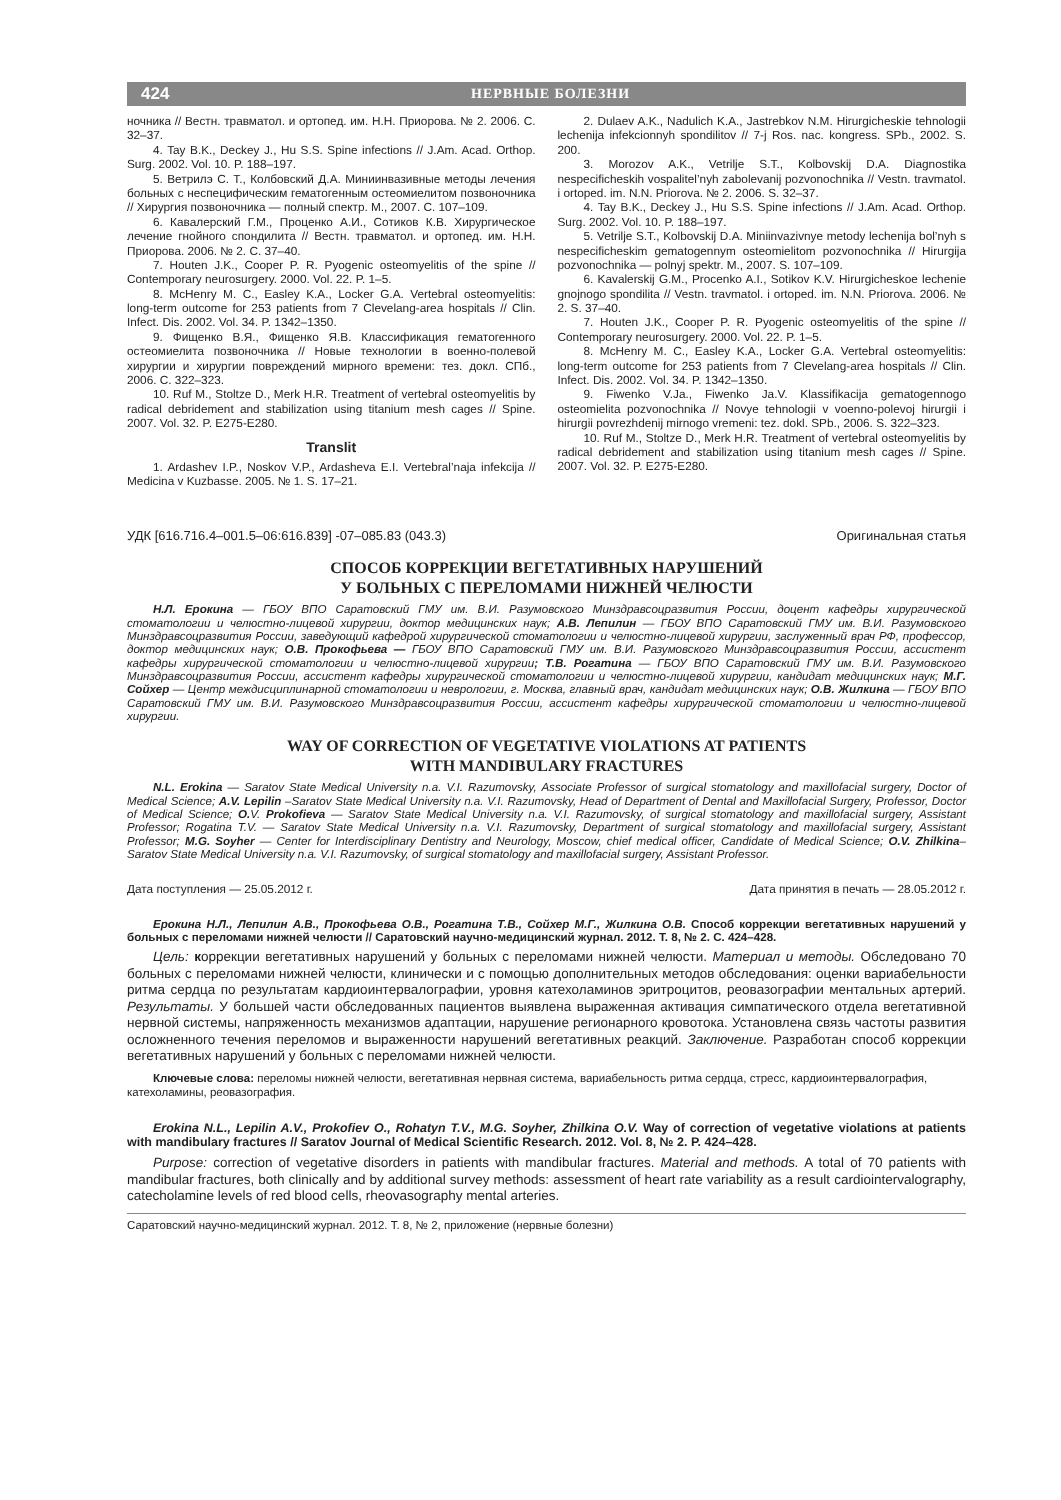424 НЕРВНЫЕ БОЛЕЗНИ
ночника // Вестн. травматол. и ортопед. им. Н.Н. Приорова. № 2. 2006. С. 32–37.
4. Tay B.K., Deckey J., Hu S.S. Spine infections // J.Am. Acad. Orthop. Surg. 2002. Vol. 10. P. 188–197.
5. Ветрилэ С. Т., Колбовский Д.А. Миниинвазивные методы лечения больных с неспецифическим гематогенным остеомиелитом позвоночника // Хирургия позвоночника — полный спектр. М., 2007. С. 107–109.
6. Кавалерский Г.М., Проценко А.И., Сотиков К.В. Хирургическое лечение гнойного спондилита // Вестн. травматол. и ортопед. им. Н.Н. Приорова. 2006. № 2. С. 37–40.
7. Houten J.K., Cooper P. R. Pyogenic osteomyelitis of the spine // Contemporary neurosurgery. 2000. Vol. 22. P. 1–5.
8. McHenry M. C., Easley K.A., Locker G.A. Vertebral osteomyelitis: long-term outcome for 253 patients from 7 Clevelang-area hospitals // Clin. Infect. Dis. 2002. Vol. 34. P. 1342–1350.
9. Фищенко В.Я., Фищенко Я.В. Классификация гематогенного остеомиелита позвоночника // Новые технологии в военно-полевой хирургии и хирургии повреждений мирного времени: тез. докл. СПб., 2006. С. 322–323.
10. Ruf M., Stoltze D., Merk H.R. Treatment of vertebral osteomyelitis by radical debridement and stabilization using titanium mesh cages // Spine. 2007. Vol. 32. P. E275-E280.
Translit
1. Ardashev I.P., Noskov V.P., Ardasheva E.I. Vertebral’naja infekcija // Medicina v Kuzbasse. 2005. № 1. S. 17–21.
2. Dulaev A.K., Nadulich K.A., Jastrebkov N.M. Hirurgicheskie tehnologii lechenija infekcionnyh spondilitov // 7-j Ros. nac. kongress. SPb., 2002. S. 200.
3. Morozov A.K., Vetrilje S.T., Kolbovskij D.A. Diagnostika nespecificheskih vospalitel’nyh zabolevanij pozvonochnika // Vestn. travmatol. i ortoped. im. N.N. Priorova. № 2. 2006. S. 32–37.
4. Tay B.K., Deckey J., Hu S.S. Spine infections // J.Am. Acad. Orthop. Surg. 2002. Vol. 10. P. 188–197.
5. Vetrilje S.T., Kolbovskij D.A. Miniinvazivnye metody lechenija bol’nyh s nespecificheskim gematogennym osteomielitom pozvonochnika // Hirurgija pozvonochnika — polnyj spektr. M., 2007. S. 107–109.
6. Kavalerskij G.M., Procenko A.I., Sotikov K.V. Hirurgicheskoe lechenie gnojnogo spondilita // Vestn. travmatol. i ortoped. im. N.N. Priorova. 2006. № 2. S. 37–40.
7. Houten J.K., Cooper P. R. Pyogenic osteomyelitis of the spine // Contemporary neurosurgery. 2000. Vol. 22. P. 1–5.
8. McHenry M. C., Easley K.A., Locker G.A. Vertebral osteomyelitis: long-term outcome for 253 patients from 7 Clevelang-area hospitals // Clin. Infect. Dis. 2002. Vol. 34. P. 1342–1350.
9. Fiwenko V.Ja., Fiwenko Ja.V. Klassifikacija gematogennogo osteomielita pozvonochnika // Novye tehnologii v voenno-polevoj hirurgii i hirurgii povrezhdenij mirnogo vremeni: tez. dokl. SPb., 2006. S. 322–323.
10. Ruf M., Stoltze D., Merk H.R. Treatment of vertebral osteomyelitis by radical debridement and stabilization using titanium mesh cages // Spine. 2007. Vol. 32. P. E275-E280.
УДК [616.716.4–001.5–06:616.839] -07–085.83 (043.3) Оригинальная статья
СПОСОБ КОРРЕКЦИИ ВЕГЕТАТИВНЫХ НАРУШЕНИЙ
У БОЛЬНЫХ С ПЕРЕЛОМАМИ НИЖНЕЙ ЧЕЛЮСТИ
Н.Л. Ерокина — ГБОУ ВПО Саратовский ГМУ им. В.И. Разумовского Минздравсоцразвития России, доцент кафедры хирургической стоматологии и челюстно-лицевой хирургии, доктор медицинских наук; А.В. Лепилин — ГБОУ ВПО Саратовский ГМУ им. В.И. Разумовского Минздравсоцразвития России, заведующий кафедрой хирургической стоматологии и челюстно-лицевой хирургии, заслуженный врач РФ, профессор, доктор медицинских наук; О.В. Прокофьева — ГБОУ ВПО Саратовский ГМУ им. В.И. Разумовского Минздравсоцразвития России, ассистент кафедры хирургической стоматологии и челюстно-лицевой хирургии; Т.В. Рогатина — ГБОУ ВПО Саратовский ГМУ им. В.И. Разумовского Минздравсоцразвития России, ассистент кафедры хирургической стоматологии и челюстно-лицевой хирургии, кандидат медицинских наук; М.Г. Сойхер — Центр междисциплинарной стоматологии и неврологии, г. Москва, главный врач, кандидат медицинских наук; О.В. Жилкина — ГБОУ ВПО Саратовский ГМУ им. В.И. Разумовского Минздравсоцразвития России, ассистент кафедры хирургической стоматологии и челюстно-лицевой хирургии.
WAY OF CORRECTION OF VEGETATIVE VIOLATIONS AT PATIENTS
WITH MANDIBULARY FRACTURES
N.L. Erokina — Saratov State Medical University n.a. V.I. Razumovsky, Associate Professor of surgical stomatology and maxillofacial surgery, Doctor of Medical Science; A.V. Lepilin –Saratov State Medical University n.a. V.I. Razumovsky, Head of Department of Dental and Maxillofacial Surgery, Professor, Doctor of Medical Science; O. V. Prokofieva — Saratov State Medical University n.a. V.I. Razumovsky, of surgical stomatology and maxillofacial surgery, Assistant Professor; Rogatina T.V. — Saratov State Medical University n.a. V.I. Razumovsky, Department of surgical stomatology and maxillofacial surgery, Assistant Professor; M.G. Soyher — Center for Interdisciplinary Dentistry and Neurology, Moscow, chief medical officer, Candidate of Medical Science; O.V. Zhilkina– Saratov State Medical University n.a. V.I. Razumovsky, of surgical stomatology and maxillofacial surgery, Assistant Professor.
Дата поступления — 25.05.2012 г. Дата принятия в печать — 28.05.2012 г.
Ерокина Н.Л., Лепилин А.В., Прокофьева О.В., Рогатина Т.В., Сойхер М.Г., Жилкина О.В. Способ коррекции вегетативных нарушений у больных с переломами нижней челюсти // Саратовский научно-медицинский журнал. 2012. Т. 8, № 2. С. 424–428.
Цель: коррекции вегетативных нарушений у больных с переломами нижней челюсти. Материал и методы. Обследовано 70 больных с переломами нижней челюсти, клинически и с помощью дополнительных методов обследования: оценки вариабельности ритма сердца по результатам кардиоинтервалографии, уровня катехоламинов эритроцитов, реовазографии ментальных артерий. Результаты. У большей части обследованных пациентов выявлена выраженная активация симпатического отдела вегетативной нервной системы, напряженность механизмов адаптации, нарушение регионарного кровотока. Установлена связь частоты развития осложненного течения переломов и выраженности нарушений вегетативных реакций. Заключение. Разработан способ коррекции вегетативных нарушений у больных с переломами нижней челюсти.
Ключевые слова: переломы нижней челюсти, вегетативная нервная система, вариабельность ритма сердца, стресс, кардиоинтервалография, катехоламины, реовазография.
Erokina N.L., Lepilin A.V., Prokofiev O., Rohatyn T.V., M.G. Soyher, Zhilkina O.V. Way of correction of vegetative violations at patients with mandibulary fractures // Saratov Journal of Medical Scientific Research. 2012. Vol. 8, № 2. P. 424–428.
Purpose: correction of vegetative disorders in patients with mandibular fractures. Material and methods. A total of 70 patients with mandibular fractures, both clinically and by additional survey methods: assessment of heart rate variability as a result cardiointervalography, catecholamine levels of red blood cells, rheovasography mental arteries.
Саратовский научно-медицинский журнал. 2012. Т. 8, № 2, приложение (нервные болезни)